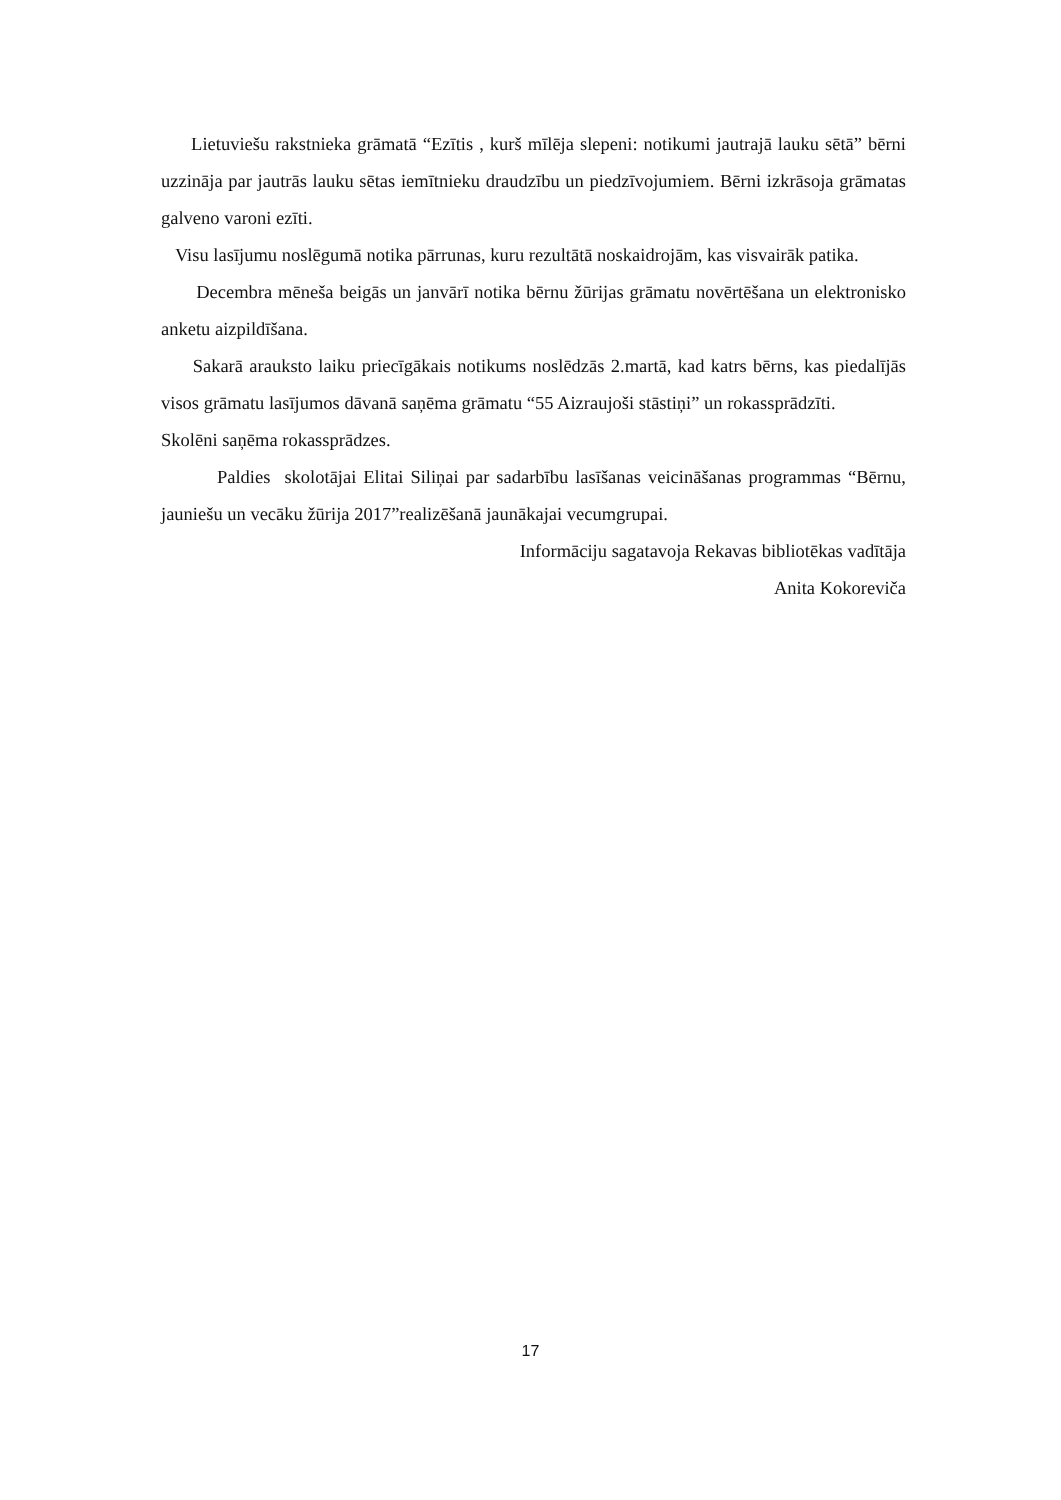Lietuviešu rakstnieka grāmatā “Ezītis , kurš mīlēja slepeni: notikumi jautrajā lauku sētā” bērni uzzināja par jautrās lauku sētas iemītnieku draudzību un piedzīvojumiem. Bērni izkrāsoja grāmatas galveno varoni ezīti.
Visu lasījumu noslēgumā notika pārrunas, kuru rezultātā noskaidrojām, kas visvairāk patika.
Decembra mēneša beigās un janvārī notika bērnu žūrijas grāmatu novērtēšana un elektronisko anketu aizpildīšana.
Sakarā arauksto laiku priecīgākais notikums noslēdzās 2.martā, kad katrs bērns, kas piedalījās visos grāmatu lasījumos dāvanā saņēma grāmatu “55 Aizraujoši stāstiņi” un rokassprādzīti.
Skolēni saņēma rokassprādzes.
Paldies skolotājai Elitai Siliņai par sadarbību lasīšanas veicināšanas programmas “Bērnu, jauniešu un vecāku žūrija 2017”realizēšanā jaunākajai vecumgrupai.
Informāciju sagatavoja Rekavas bibliotēkas vadītāja
Anita Kokoreviča
17